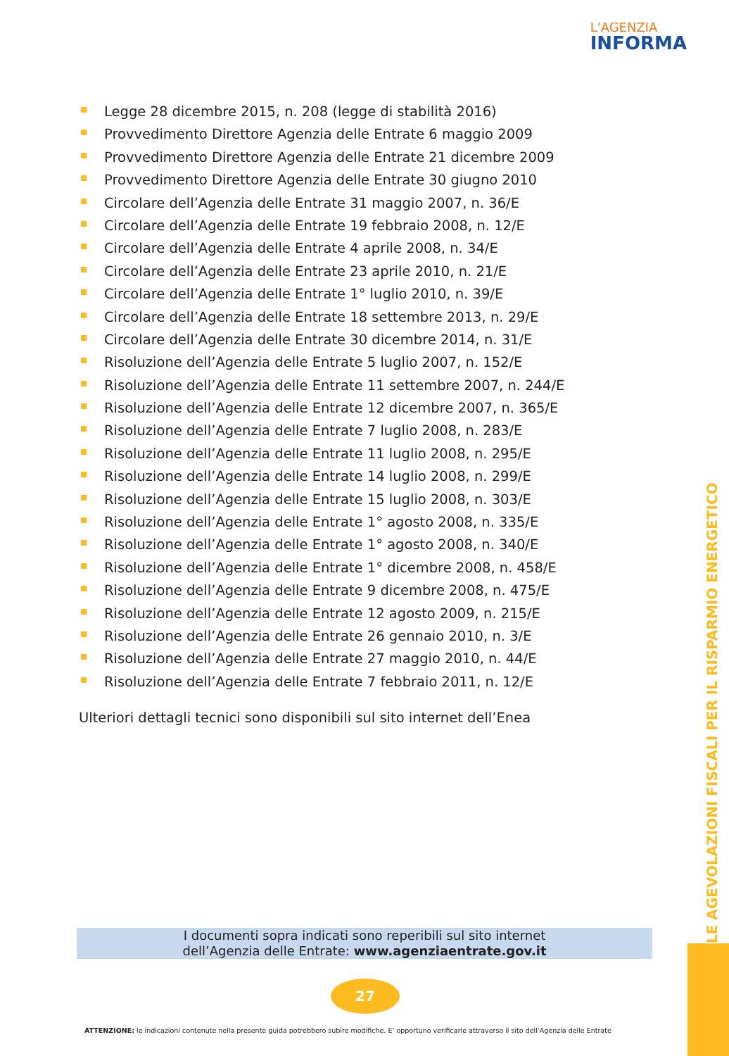L'AGENZIA
INFORMA
Legge 28 dicembre 2015, n. 208 (legge di stabilità 2016)
Provvedimento Direttore Agenzia delle Entrate 6 maggio 2009
Provvedimento Direttore Agenzia delle Entrate 21 dicembre 2009
Provvedimento Direttore Agenzia delle Entrate 30 giugno 2010
Circolare dell’Agenzia delle Entrate 31 maggio 2007, n. 36/E
Circolare dell’Agenzia delle Entrate 19 febbraio 2008, n. 12/E
Circolare dell’Agenzia delle Entrate 4 aprile 2008, n. 34/E
Circolare dell’Agenzia delle Entrate 23 aprile 2010, n. 21/E
Circolare dell’Agenzia delle Entrate 1° luglio 2010, n. 39/E
Circolare dell’Agenzia delle Entrate 18 settembre 2013, n. 29/E
Circolare dell’Agenzia delle Entrate 30 dicembre 2014, n. 31/E
Risoluzione dell’Agenzia delle Entrate 5 luglio 2007, n. 152/E
Risoluzione dell’Agenzia delle Entrate 11 settembre 2007, n. 244/E
Risoluzione dell’Agenzia delle Entrate 12 dicembre 2007, n. 365/E
Risoluzione dell’Agenzia delle Entrate 7 luglio 2008, n. 283/E
Risoluzione dell’Agenzia delle Entrate 11 luglio 2008, n. 295/E
Risoluzione dell’Agenzia delle Entrate 14 luglio 2008, n. 299/E
Risoluzione dell’Agenzia delle Entrate 15 luglio 2008, n. 303/E
Risoluzione dell’Agenzia delle Entrate 1° agosto 2008, n. 335/E
Risoluzione dell’Agenzia delle Entrate 1° agosto 2008, n. 340/E
Risoluzione dell’Agenzia delle Entrate 1° dicembre 2008, n. 458/E
Risoluzione dell’Agenzia delle Entrate 9 dicembre 2008, n. 475/E
Risoluzione dell’Agenzia delle Entrate 12 agosto 2009, n. 215/E
Risoluzione dell’Agenzia delle Entrate 26 gennaio 2010, n. 3/E
Risoluzione dell’Agenzia delle Entrate 27 maggio 2010, n. 44/E
Risoluzione dell’Agenzia delle Entrate 7 febbraio 2011, n. 12/E
Ulteriori dettagli tecnici sono disponibili sul sito internet dell’Enea
I documenti sopra indicati sono reperibili sul sito internet
dell’Agenzia delle Entrate: www.agenziaentrate.gov.it
27
ATTENZIONE: le indicazioni contenute nella presente guida potrebbero subire modifiche. E’ opportuno verificarle attraverso il sito dell’Agenzia delle Entrate
LE AGEVOLAZIONI FISCALI PER IL RISPARMIO ENERGETICO